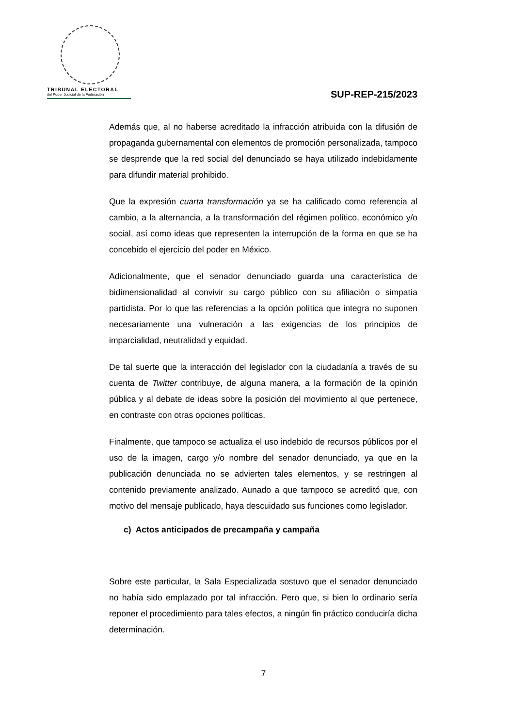TRIBUNAL ELECTORAL
del Poder Judicial de la Federación
SUP-REP-215/2023
Además que, al no haberse acreditado la infracción atribuida con la difusión de propaganda gubernamental con elementos de promoción personalizada, tampoco se desprende que la red social del denunciado se haya utilizado indebidamente para difundir material prohibido.
Que la expresión cuarta transformación ya se ha calificado como referencia al cambio, a la alternancia, a la transformación del régimen político, económico y/o social, así como ideas que representen la interrupción de la forma en que se ha concebido el ejercicio del poder en México.
Adicionalmente, que el senador denunciado guarda una característica de bidimensionalidad al convivir su cargo público con su afiliación o simpatía partidista. Por lo que las referencias a la opción política que integra no suponen necesariamente una vulneración a las exigencias de los principios de imparcialidad, neutralidad y equidad.
De tal suerte que la interacción del legislador con la ciudadanía a través de su cuenta de Twitter contribuye, de alguna manera, a la formación de la opinión pública y al debate de ideas sobre la posición del movimiento al que pertenece, en contraste con otras opciones políticas.
Finalmente, que tampoco se actualiza el uso indebido de recursos públicos por el uso de la imagen, cargo y/o nombre del senador denunciado, ya que en la publicación denunciada no se advierten tales elementos, y se restringen al contenido previamente analizado. Aunado a que tampoco se acreditó que, con motivo del mensaje publicado, haya descuidado sus funciones como legislador.
c) Actos anticipados de precampaña y campaña
Sobre este particular, la Sala Especializada sostuvo que el senador denunciado no había sido emplazado por tal infracción. Pero que, si bien lo ordinario sería reponer el procedimiento para tales efectos, a ningún fin práctico conduciría dicha determinación.
7